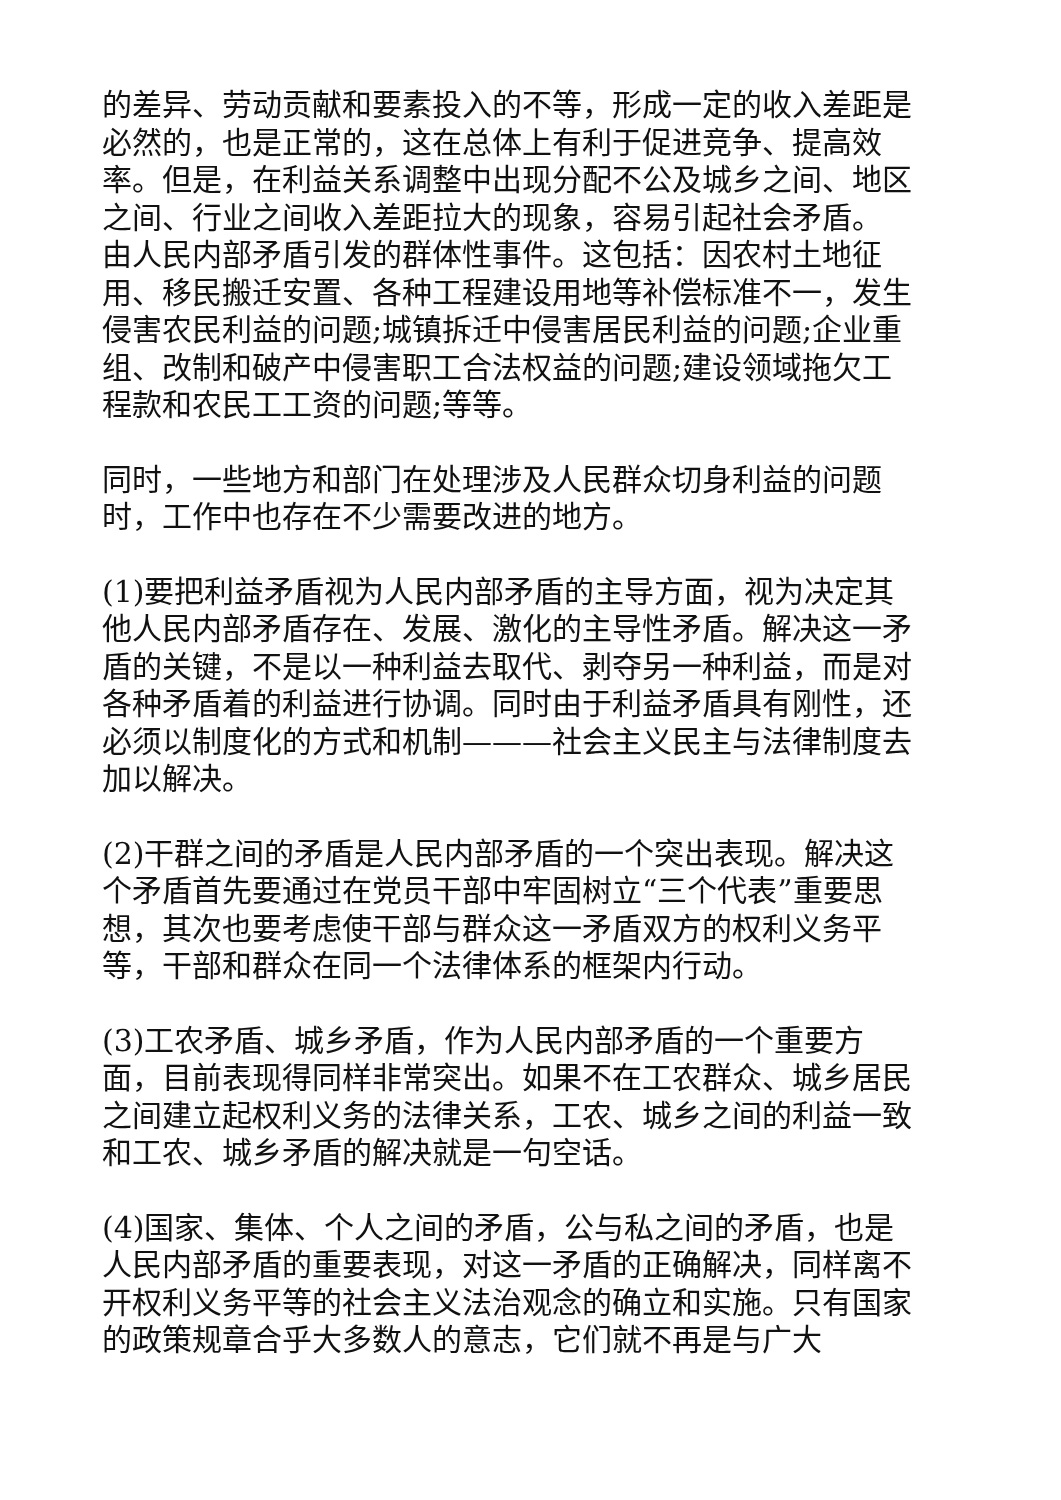的差异、劳动贡献和要素投入的不等，形成一定的收入差距是必然的，也是正常的，这在总体上有利于促进竞争、提高效率。但是，在利益关系调整中出现分配不公及城乡之间、地区之间、行业之间收入差距拉大的现象，容易引起社会矛盾。 由人民内部矛盾引发的群体性事件。这包括：因农村土地征用、移民搬迁安置、各种工程建设用地等补偿标准不一，发生侵害农民利益的问题;城镇拆迁中侵害居民利益的问题;企业重组、改制和破产中侵害职工合法权益的问题;建设领域拖欠工程款和农民工工资的问题;等等。
同时，一些地方和部门在处理涉及人民群众切身利益的问题时，工作中也存在不少需要改进的地方。
(1)要把利益矛盾视为人民内部矛盾的主导方面，视为决定其他人民内部矛盾存在、发展、激化的主导性矛盾。解决这一矛盾的关键，不是以一种利益去取代、剥夺另一种利益，而是对各种矛盾着的利益进行协调。同时由于利益矛盾具有刚性，还必须以制度化的方式和机制———社会主义民主与法律制度去加以解决。
(2)干群之间的矛盾是人民内部矛盾的一个突出表现。解决这个矛盾首先要通过在党员干部中牢固树立“三个代表”重要思想，其次也要考虑使干部与群众这一矛盾双方的权利义务平等，干部和群众在同一个法律体系的框架内行动。
(3)工农矛盾、城乡矛盾，作为人民内部矛盾的一个重要方面，目前表现得同样非常突出。如果不在工农群众、城乡居民之间建立起权利义务的法律关系，工农、城乡之间的利益一致和工农、城乡矛盾的解决就是一句空话。
(4)国家、集体、个人之间的矛盾，公与私之间的矛盾，也是人民内部矛盾的重要表现，对这一矛盾的正确解决，同样离不开权利义务平等的社会主义法治观念的确立和实施。只有国家的政策规章合乎大多数人的意志，它们就不再是与广大